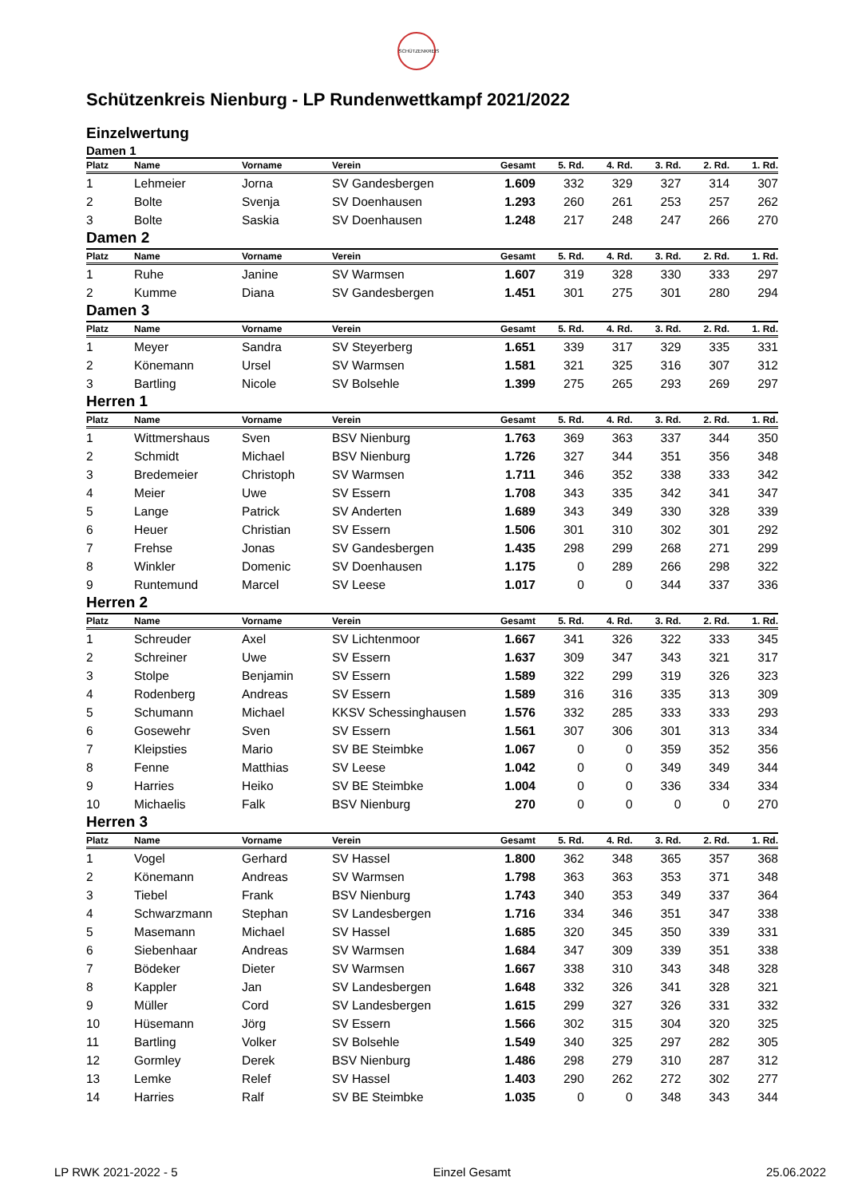SCHÜTZENKREIS
Schützenkreis Nienburg - LP Rundenwettkampf 2021/2022
Einzelwertung
Damen 1
| Platz | Name | Vorname | Verein | Gesamt | 5. Rd. | 4. Rd. | 3. Rd. | 2. Rd. | 1. Rd. |
| --- | --- | --- | --- | --- | --- | --- | --- | --- | --- |
| 1 | Lehmeier | Jorna | SV Gandesbergen | 1.609 | 332 | 329 | 327 | 314 | 307 |
| 2 | Bolte | Svenja | SV Doenhausen | 1.293 | 260 | 261 | 253 | 257 | 262 |
| 3 | Bolte | Saskia | SV Doenhausen | 1.248 | 217 | 248 | 247 | 266 | 270 |
Damen 2
| Platz | Name | Vorname | Verein | Gesamt | 5. Rd. | 4. Rd. | 3. Rd. | 2. Rd. | 1. Rd. |
| --- | --- | --- | --- | --- | --- | --- | --- | --- | --- |
| 1 | Ruhe | Janine | SV Warmsen | 1.607 | 319 | 328 | 330 | 333 | 297 |
| 2 | Kumme | Diana | SV Gandesbergen | 1.451 | 301 | 275 | 301 | 280 | 294 |
Damen 3
| Platz | Name | Vorname | Verein | Gesamt | 5. Rd. | 4. Rd. | 3. Rd. | 2. Rd. | 1. Rd. |
| --- | --- | --- | --- | --- | --- | --- | --- | --- | --- |
| 1 | Meyer | Sandra | SV Steyerberg | 1.651 | 339 | 317 | 329 | 335 | 331 |
| 2 | Könemann | Ursel | SV Warmsen | 1.581 | 321 | 325 | 316 | 307 | 312 |
| 3 | Bartling | Nicole | SV Bolsehle | 1.399 | 275 | 265 | 293 | 269 | 297 |
Herren 1
| Platz | Name | Vorname | Verein | Gesamt | 5. Rd. | 4. Rd. | 3. Rd. | 2. Rd. | 1. Rd. |
| --- | --- | --- | --- | --- | --- | --- | --- | --- | --- |
| 1 | Wittmershaus | Sven | BSV Nienburg | 1.763 | 369 | 363 | 337 | 344 | 350 |
| 2 | Schmidt | Michael | BSV Nienburg | 1.726 | 327 | 344 | 351 | 356 | 348 |
| 3 | Bredemeier | Christoph | SV Warmsen | 1.711 | 346 | 352 | 338 | 333 | 342 |
| 4 | Meier | Uwe | SV Essern | 1.708 | 343 | 335 | 342 | 341 | 347 |
| 5 | Lange | Patrick | SV Anderten | 1.689 | 343 | 349 | 330 | 328 | 339 |
| 6 | Heuer | Christian | SV Essern | 1.506 | 301 | 310 | 302 | 301 | 292 |
| 7 | Frehse | Jonas | SV Gandesbergen | 1.435 | 298 | 299 | 268 | 271 | 299 |
| 8 | Winkler | Domenic | SV Doenhausen | 1.175 | 0 | 289 | 266 | 298 | 322 |
| 9 | Runtemund | Marcel | SV Leese | 1.017 | 0 | 0 | 344 | 337 | 336 |
Herren 2
| Platz | Name | Vorname | Verein | Gesamt | 5. Rd. | 4. Rd. | 3. Rd. | 2. Rd. | 1. Rd. |
| --- | --- | --- | --- | --- | --- | --- | --- | --- | --- |
| 1 | Schreuder | Axel | SV Lichtenmoor | 1.667 | 341 | 326 | 322 | 333 | 345 |
| 2 | Schreiner | Uwe | SV Essern | 1.637 | 309 | 347 | 343 | 321 | 317 |
| 3 | Stolpe | Benjamin | SV Essern | 1.589 | 322 | 299 | 319 | 326 | 323 |
| 4 | Rodenberg | Andreas | SV Essern | 1.589 | 316 | 316 | 335 | 313 | 309 |
| 5 | Schumann | Michael | KKSV Schessinghausen | 1.576 | 332 | 285 | 333 | 333 | 293 |
| 6 | Gosewehr | Sven | SV Essern | 1.561 | 307 | 306 | 301 | 313 | 334 |
| 7 | Kleipsties | Mario | SV BE Steimbke | 1.067 | 0 | 0 | 359 | 352 | 356 |
| 8 | Fenne | Matthias | SV Leese | 1.042 | 0 | 0 | 349 | 349 | 344 |
| 9 | Harries | Heiko | SV BE Steimbke | 1.004 | 0 | 0 | 336 | 334 | 334 |
| 10 | Michaelis | Falk | BSV Nienburg | 270 | 0 | 0 | 0 | 0 | 270 |
Herren 3
| Platz | Name | Vorname | Verein | Gesamt | 5. Rd. | 4. Rd. | 3. Rd. | 2. Rd. | 1. Rd. |
| --- | --- | --- | --- | --- | --- | --- | --- | --- | --- |
| 1 | Vogel | Gerhard | SV Hassel | 1.800 | 362 | 348 | 365 | 357 | 368 |
| 2 | Könemann | Andreas | SV Warmsen | 1.798 | 363 | 363 | 353 | 371 | 348 |
| 3 | Tiebel | Frank | BSV Nienburg | 1.743 | 340 | 353 | 349 | 337 | 364 |
| 4 | Schwarzmann | Stephan | SV Landesbergen | 1.716 | 334 | 346 | 351 | 347 | 338 |
| 5 | Masemann | Michael | SV Hassel | 1.685 | 320 | 345 | 350 | 339 | 331 |
| 6 | Siebenhaar | Andreas | SV Warmsen | 1.684 | 347 | 309 | 339 | 351 | 338 |
| 7 | Bödeker | Dieter | SV Warmsen | 1.667 | 338 | 310 | 343 | 348 | 328 |
| 8 | Kappler | Jan | SV Landesbergen | 1.648 | 332 | 326 | 341 | 328 | 321 |
| 9 | Müller | Cord | SV Landesbergen | 1.615 | 299 | 327 | 326 | 331 | 332 |
| 10 | Hüsemann | Jörg | SV Essern | 1.566 | 302 | 315 | 304 | 320 | 325 |
| 11 | Bartling | Volker | SV Bolsehle | 1.549 | 340 | 325 | 297 | 282 | 305 |
| 12 | Gormley | Derek | BSV Nienburg | 1.486 | 298 | 279 | 310 | 287 | 312 |
| 13 | Lemke | Relef | SV Hassel | 1.403 | 290 | 262 | 272 | 302 | 277 |
| 14 | Harries | Ralf | SV BE Steimbke | 1.035 | 0 | 0 | 348 | 343 | 344 |
LP RWK 2021-2022 - 5 Einzel Gesamt 25.06.2022